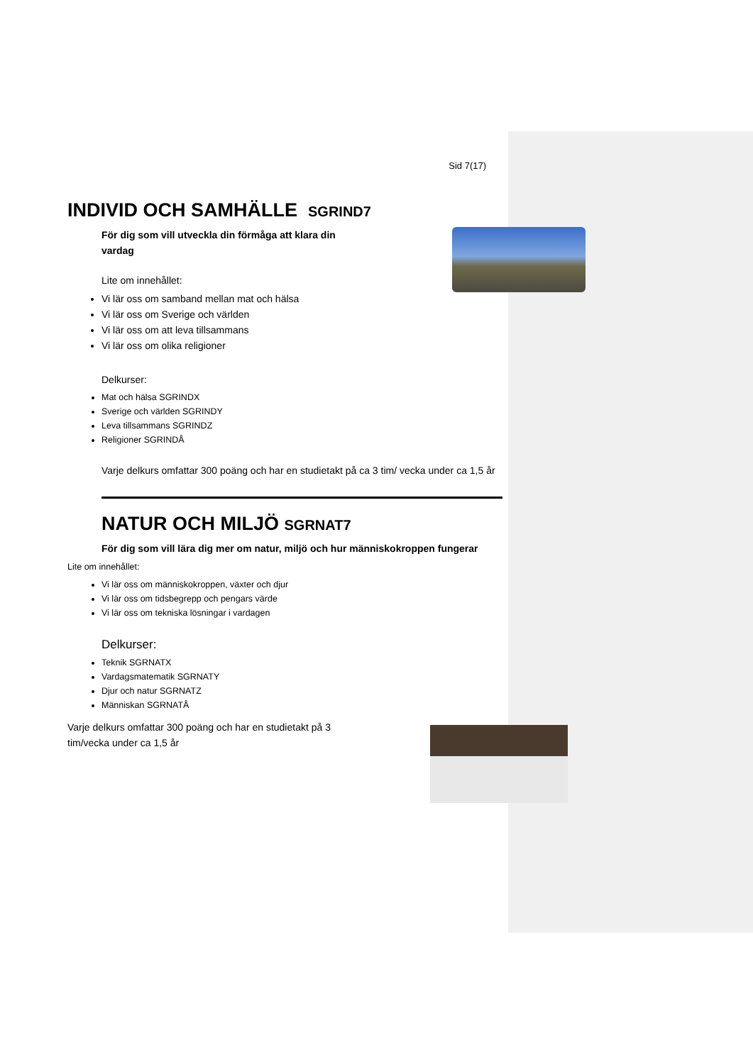Sid 7(17)
INDIVID OCH SAMHÄLLE SGRIND7
För dig som vill utveckla din förmåga att klara din
vardag
Lite om innehållet:
Vi lär oss om samband mellan mat och hälsa
Vi lär oss om Sverige och världen
Vi lär oss om att leva tillsammans
Vi lär oss om olika religioner
Delkurser:
Mat och hälsa SGRINDX
Sverige och världen SGRINDY
Leva tillsammans SGRINDZ
Religioner SGRINDÅ
Varje delkurs omfattar 300 poäng och har en studietakt på ca 3 tim/ vecka under ca 1,5 år
NATUR OCH MILJÖ SGRNAT7
För dig som vill lära dig mer om natur, miljö och hur människokroppen fungerar
Lite om innehållet:
Vi lär oss om människokroppen, växter och djur
Vi lär oss om tidsbegrepp och pengars värde
Vi lär oss om tekniska lösningar i vardagen
Delkurser:
Teknik SGRNATX
Vardagsmatematik SGRNATY
Djur och natur SGRNATZ
Människan SGRNATÅ
Varje delkurs omfattar 300 poäng och har en studietakt på 3
tim/vecka under ca 1,5 år